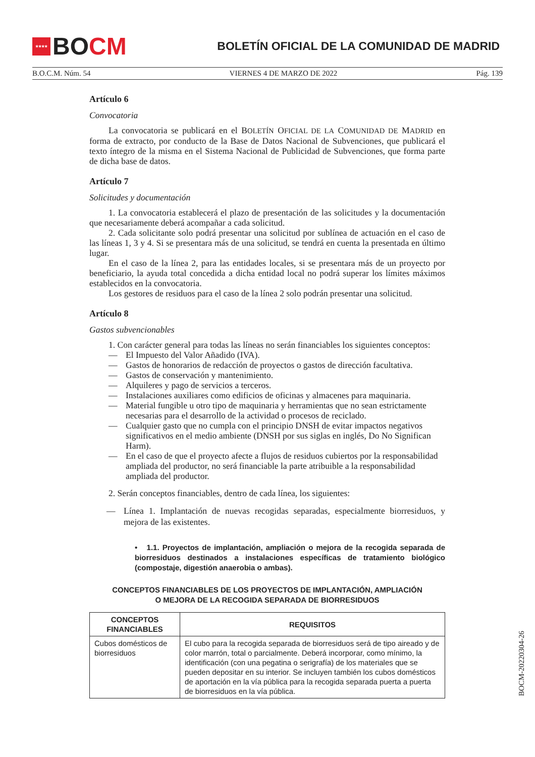★★★★
BO CM
BOLETÍN OFICIAL DE LA COMUNIDAD DE MADRID
B.O.C.M. Núm. 54 VIERNES 4 DE MARZO DE 2022 Pág. 139
Artículo 6
Convocatoria
La convocatoria se publicará en el BOLETÍN OFICIAL DE LA COMUNIDAD DE MADRID en forma de extracto, por conducto de la Base de Datos Nacional de Subvenciones, que publicará el texto íntegro de la misma en el Sistema Nacional de Publicidad de Subvenciones, que forma parte de dicha base de datos.
Artículo 7
Solicitudes y documentación
1. La convocatoria establecerá el plazo de presentación de las solicitudes y la documentación que necesariamente deberá acompañar a cada solicitud.
2. Cada solicitante solo podrá presentar una solicitud por sublínea de actuación en el caso de las líneas 1, 3 y 4. Si se presentara más de una solicitud, se tendrá en cuenta la presentada en último lugar.
En el caso de la línea 2, para las entidades locales, si se presentara más de un proyecto por beneficiario, la ayuda total concedida a dicha entidad local no podrá superar los límites máximos establecidos en la convocatoria.
Los gestores de residuos para el caso de la línea 2 solo podrán presentar una solicitud.
Artículo 8
Gastos subvencionables
1. Con carácter general para todas las líneas no serán financiables los siguientes conceptos:
— El Impuesto del Valor Añadido (IVA).
— Gastos de honorarios de redacción de proyectos o gastos de dirección facultativa.
— Gastos de conservación y mantenimiento.
— Alquileres y pago de servicios a terceros.
— Instalaciones auxiliares como edificios de oficinas y almacenes para maquinaria.
— Material fungible u otro tipo de maquinaria y herramientas que no sean estrictamente necesarias para el desarrollo de la actividad o procesos de reciclado.
— Cualquier gasto que no cumpla con el principio DNSH de evitar impactos negativos significativos en el medio ambiente (DNSH por sus siglas en inglés, Do No Significan Harm).
— En el caso de que el proyecto afecte a flujos de residuos cubiertos por la responsabilidad ampliada del productor, no será financiable la parte atribuible a la responsabilidad ampliada del productor.
2. Serán conceptos financiables, dentro de cada línea, los siguientes:
— Línea 1. Implantación de nuevas recogidas separadas, especialmente biorresiduos, y mejora de las existentes.
• 1.1. Proyectos de implantación, ampliación o mejora de la recogida separada de biorresiduos destinados a instalaciones específicas de tratamiento biológico (compostaje, digestión anaerobia o ambas).
CONCEPTOS FINANCIABLES DE LOS PROYECTOS DE IMPLANTACIÓN, AMPLIACIÓN
O MEJORA DE LA RECOGIDA SEPARADA DE BIORRESIDUOS
| CONCEPTOS FINANCIABLES | REQUISITOS |
| --- | --- |
| Cubos domésticos de biorresiduos | El cubo para la recogida separada de biorresiduos será de tipo aireado y de color marrón, total o parcialmente. Deberá incorporar, como mínimo, la identificación (con una pegatina o serigrafía) de los materiales que se pueden depositar en su interior. Se incluyen también los cubos domésticos de aportación en la vía pública para la recogida separada puerta a puerta de biorresiduos en la vía pública. |
BOCM-20220304-26